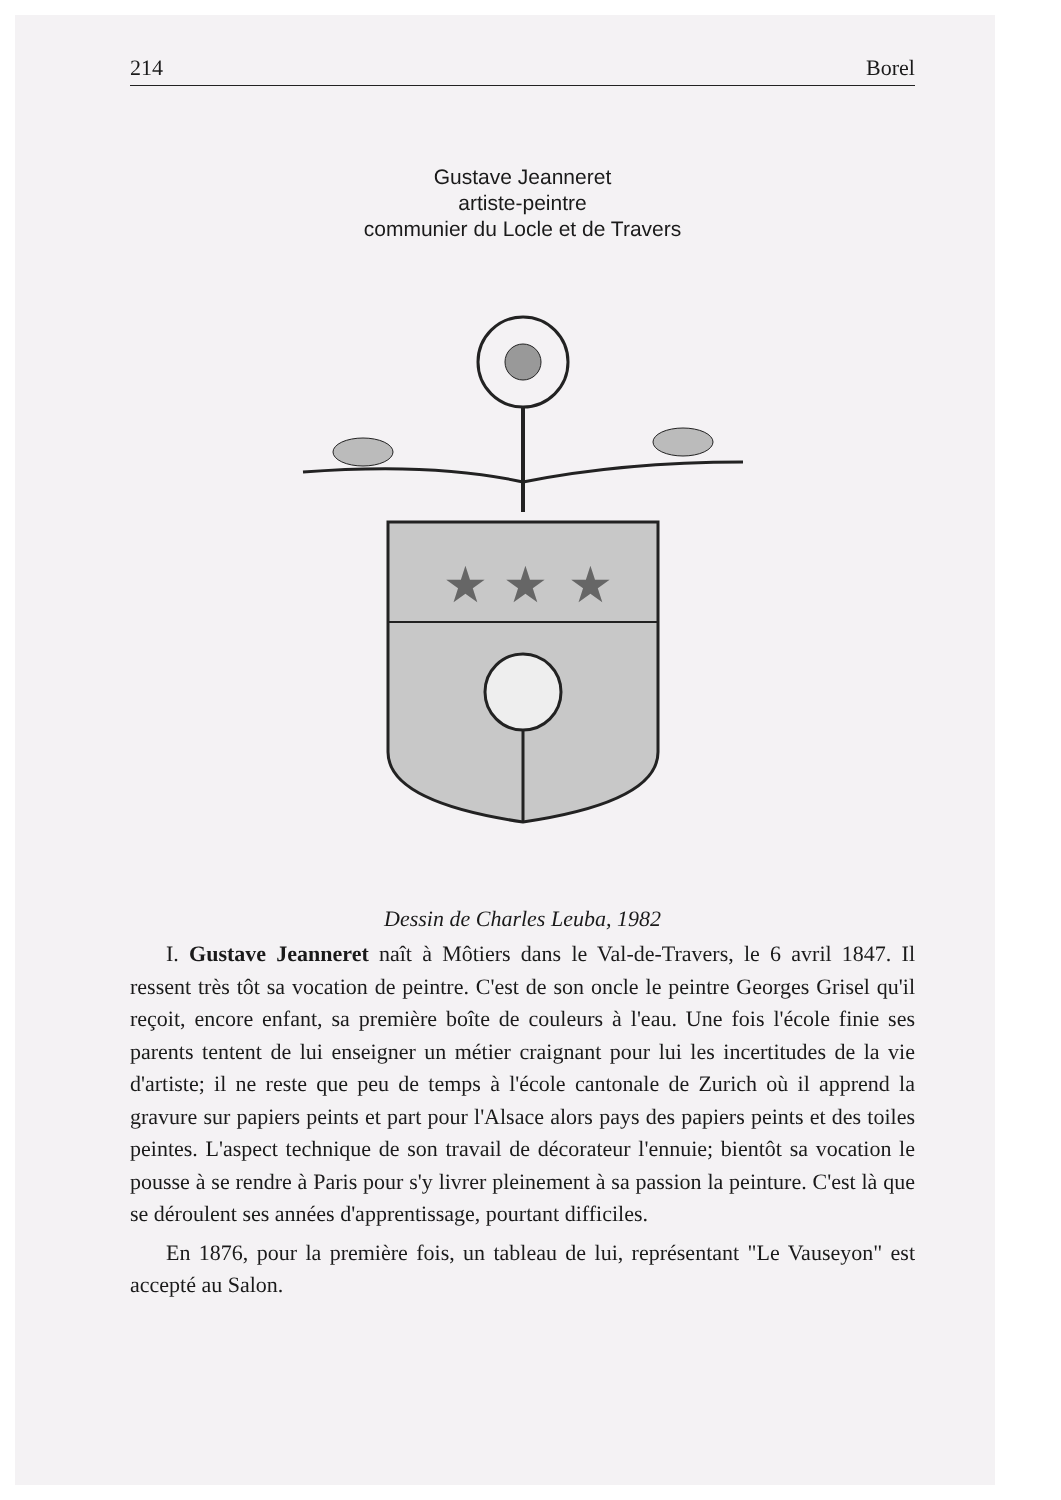214 Borel
Gustave Jeanneret
artiste-peintre
communier du Locle et de Travers
★
★
★
Dessin de Charles Leuba, 1982
I. Gustave Jeanneret naît à Môtiers dans le Val-de-Travers, le 6 avril 1847. Il ressent très tôt sa vocation de peintre. C'est de son oncle le peintre Georges Grisel qu'il reçoit, encore enfant, sa première boîte de couleurs à l'eau. Une fois l'école finie ses parents tentent de lui enseigner un métier craignant pour lui les incertitudes de la vie d'artiste; il ne reste que peu de temps à l'école cantonale de Zurich où il apprend la gravure sur papiers peints et part pour l'Alsace alors pays des papiers peints et des toiles peintes. L'aspect technique de son travail de décorateur l'ennuie; bientôt sa vocation le pousse à se rendre à Paris pour s'y livrer pleinement à sa passion la peinture. C'est là que se déroulent ses années d'apprentissage, pourtant difficiles.
En 1876, pour la première fois, un tableau de lui, représentant "Le Vauseyon" est accepté au Salon.